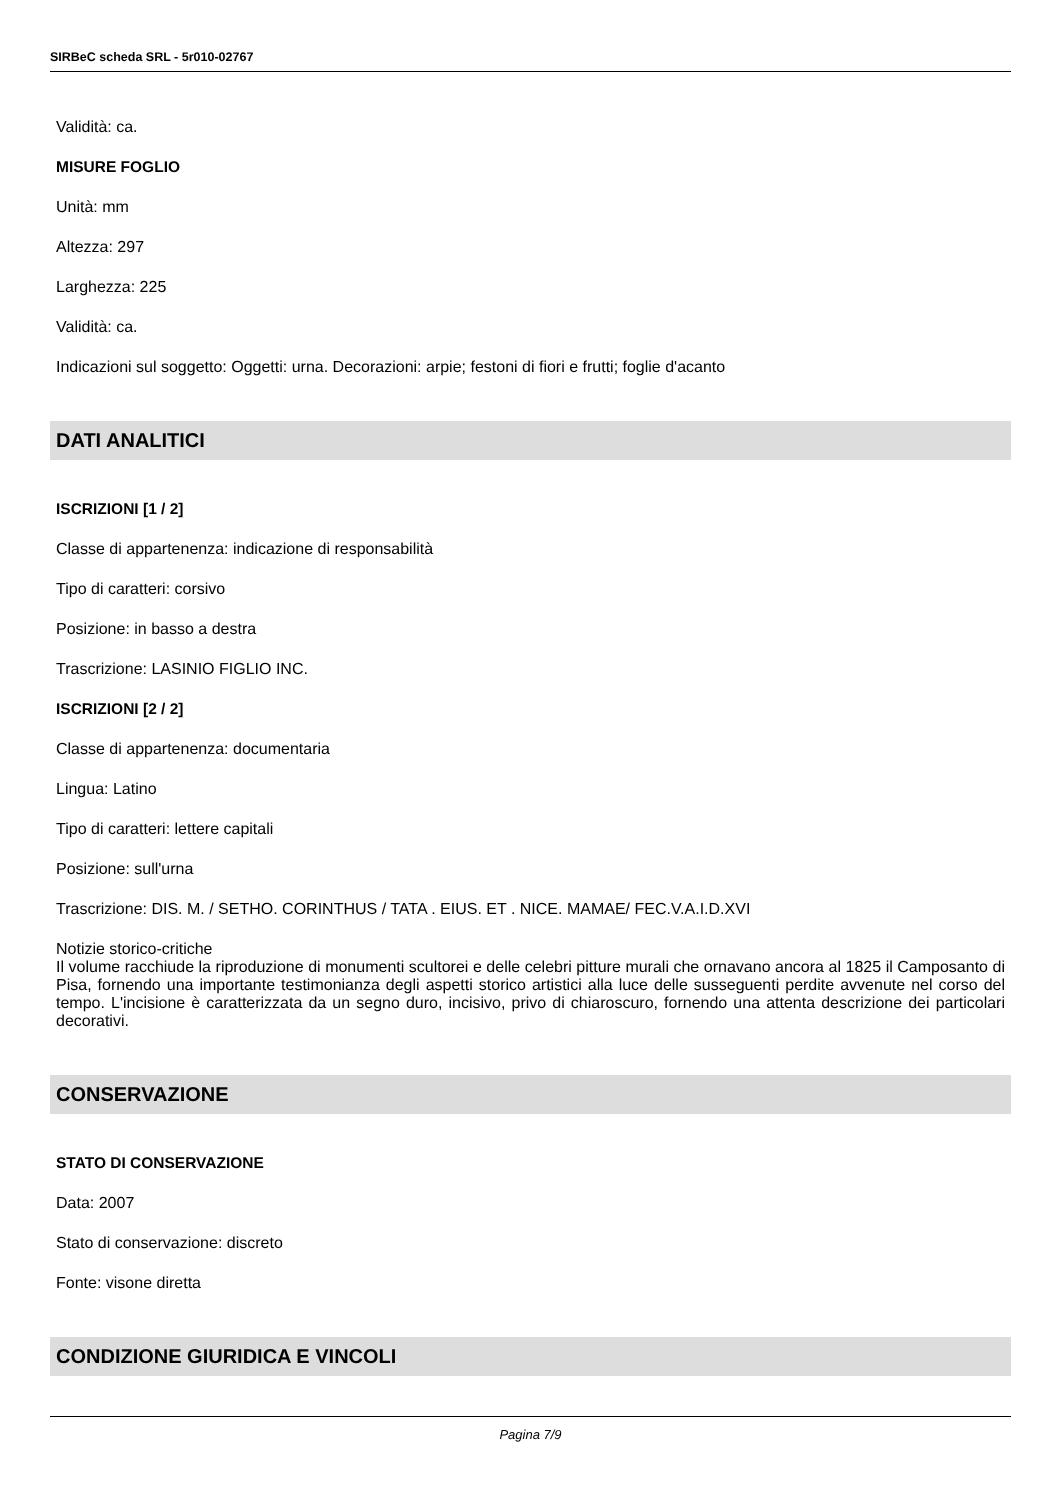SIRBeC scheda SRL - 5r010-02767
Validità: ca.
MISURE FOGLIO
Unità: mm
Altezza: 297
Larghezza: 225
Validità: ca.
Indicazioni sul soggetto: Oggetti: urna. Decorazioni: arpie; festoni di fiori e frutti; foglie d'acanto
DATI ANALITICI
ISCRIZIONI [1 / 2]
Classe di appartenenza: indicazione di responsabilità
Tipo di caratteri: corsivo
Posizione: in basso a destra
Trascrizione: LASINIO FIGLIO INC.
ISCRIZIONI [2 / 2]
Classe di appartenenza: documentaria
Lingua: Latino
Tipo di caratteri: lettere capitali
Posizione: sull'urna
Trascrizione: DIS. M. / SETHO. CORINTHUS / TATA . EIUS. ET . NICE. MAMAE/ FEC.V.A.I.D.XVI
Notizie storico-critiche
Il volume racchiude la riproduzione di monumenti scultorei e delle celebri pitture murali che ornavano ancora al 1825 il Camposanto di Pisa, fornendo una importante testimonianza degli aspetti storico artistici alla luce delle susseguenti perdite avvenute nel corso del tempo. L'incisione è caratterizzata da un segno duro, incisivo, privo di chiaroscuro, fornendo una attenta descrizione dei particolari decorativi.
CONSERVAZIONE
STATO DI CONSERVAZIONE
Data: 2007
Stato di conservazione: discreto
Fonte: visone diretta
CONDIZIONE GIURIDICA E VINCOLI
Pagina 7/9